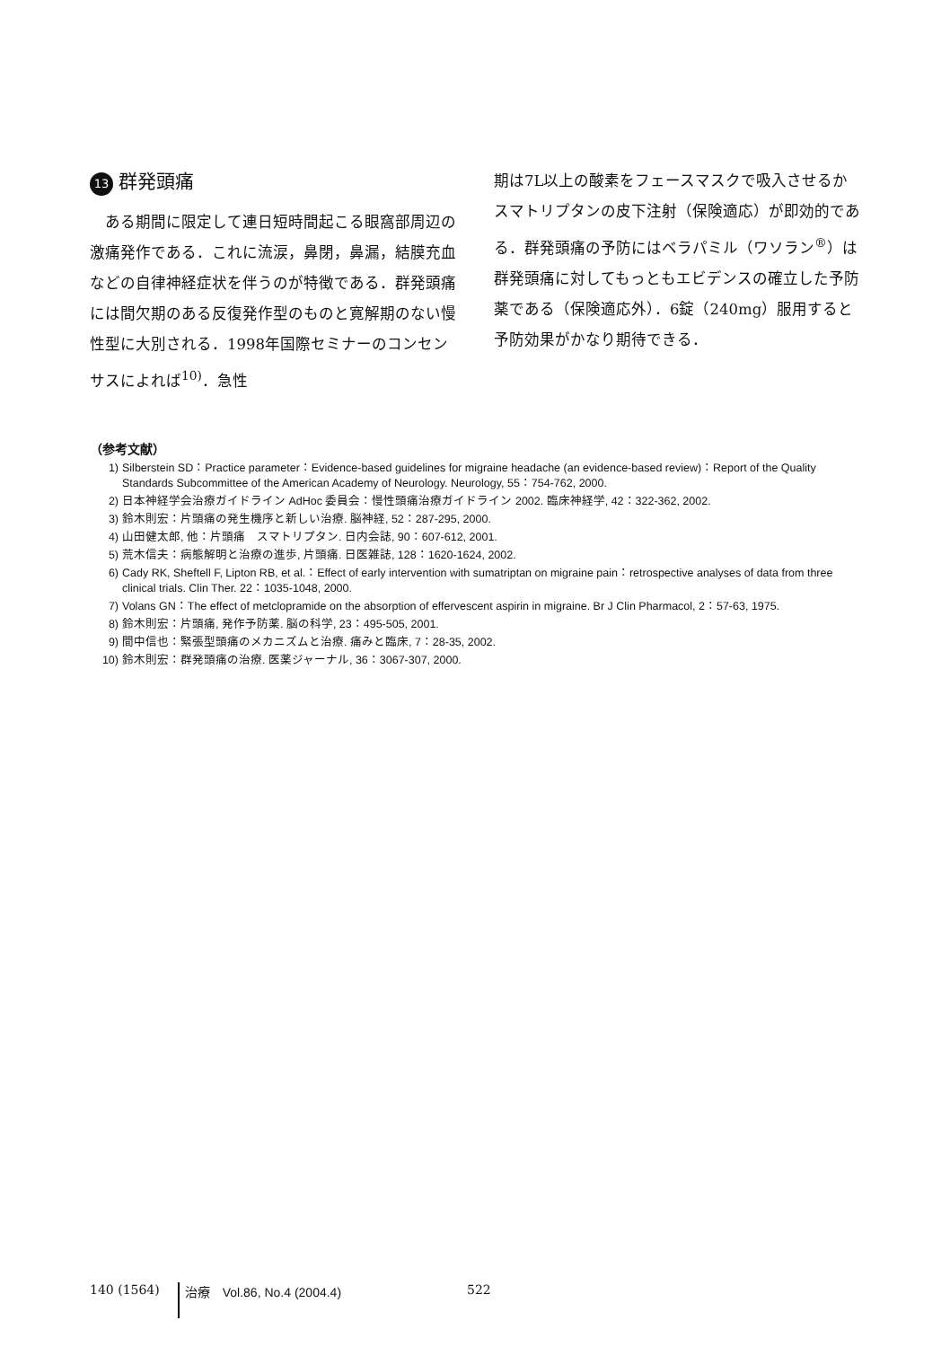13 群発頭痛
　ある期間に限定して連日短時間起こる眼窩部周辺の激痛発作である．これに流涙，鼻閉，鼻漏，結膜充血などの自律神経症状を伴うのが特徴である．群発頭痛には間欠期のある反復発作型のものと寛解期のない慢性型に大別される．1998年国際セミナーのコンセンサスによれば<sup>10)</sup>．急性
期は7L以上の酸素をフェースマスクで吸入させるかスマトリプタンの皮下注射（保険適応）が即効的である．群発頭痛の予防にはベラパミル（ワソラン<sup>®</sup>）は群発頭痛に対してもっともエビデンスの確立した予防薬である（保険適応外）．6錠（240mg）服用すると予防効果がかなり期待できる．
（参考文献）
1) Silberstein SD：Practice parameter：Evidence-based guidelines for migraine headache (an evidence-based review)：Report of the Quality Standards Subcommittee of the American Academy of Neurology. Neurology, 55：754-762, 2000.
2) 日本神経学会治療ガイドライン AdHoc 委員会：慢性頭痛治療ガイドライン 2002. 臨床神経学, 42：322-362, 2002.
3) 鈴木則宏：片頭痛の発生機序と新しい治療. 脳神経, 52：287-295, 2000.
4) 山田健太郎, 他：片頭痛　スマトリプタン. 日内会誌, 90：607-612, 2001.
5) 荒木信夫：病態解明と治療の進歩, 片頭痛. 日医雑誌, 128：1620-1624, 2002.
6) Cady RK, Sheftell F, Lipton RB, et al.：Effect of early intervention with sumatriptan on migraine pain：retrospective analyses of data from three clinical trials. Clin Ther. 22：1035-1048, 2000.
7) Volans GN：The effect of metclopramide on the absorption of effervescent aspirin in migraine. Br J Clin Pharmacol, 2：57-63, 1975.
8) 鈴木則宏：片頭痛, 発作予防薬. 脳の科学, 23：495-505, 2001.
9) 間中信也：緊張型頭痛のメカニズムと治療. 痛みと臨床, 7：28-35, 2002.
10) 鈴木則宏：群発頭痛の治療. 医薬ジャーナル, 36：3067-307, 2000.
140 (1564) 治療　Vol.86, No.4 (2004.4) 522